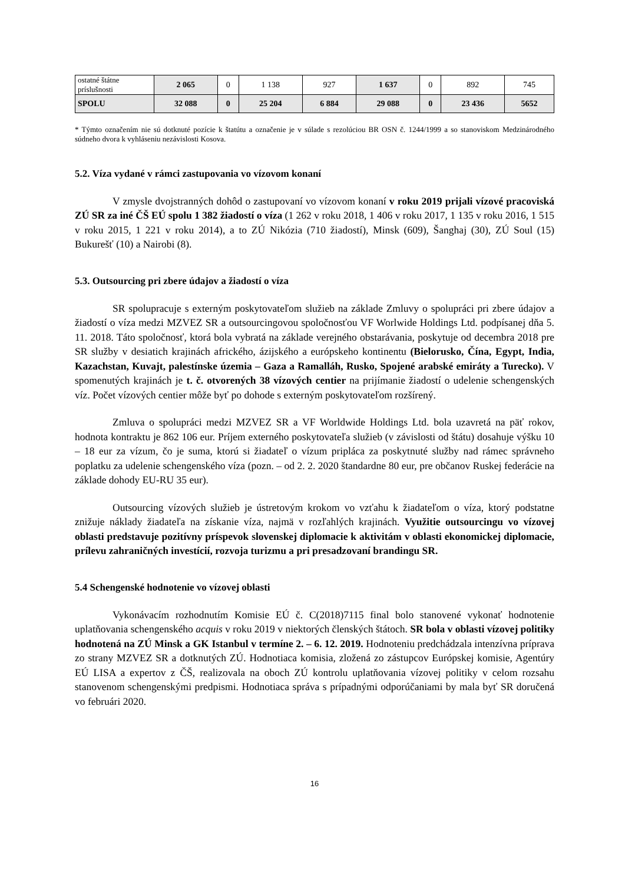| ostatné štátne príslušnosti | 2 065 | 0 | 1 138 | 927 | 1 637 | 0 | 892 | 745 |
| SPOLU | 32 088 | 0 | 25 204 | 6 884 | 29 088 | 0 | 23 436 | 5652 |
* Týmto označením nie sú dotknuté pozície k štatútu a označenie je v súlade s rezolúciou BR OSN č. 1244/1999 a so stanoviskom Medzinárodného súdneho dvora k vyhláseniu nezávislosti Kosova.
5.2. Víza vydané v rámci zastupovania vo vízovom konaní
V zmysle dvojstranných dohôd o zastupovaní vo vízovom konaní v roku 2019 prijali vízové pracoviská ZÚ SR za iné ČŠ EÚ spolu 1 382 žiadostí o víza (1 262 v roku 2018, 1 406 v roku 2017, 1 135 v roku 2016, 1 515 v roku 2015, 1 221 v roku 2014), a to ZÚ Nikózia (710 žiadostí), Minsk (609), Šanghaj (30), ZÚ Soul (15) Bukurešť (10) a Nairobi (8).
5.3. Outsourcing pri zbere údajov a žiadostí o víza
SR spolupracuje s externým poskytovateľom služieb na základe Zmluvy o spolupráci pri zbere údajov a žiadostí o víza medzi MZVEZ SR a outsourcingovou spoločnosťou VF Worlwide Holdings Ltd. podpísanej dňa 5. 11. 2018. Táto spoločnosť, ktorá bola vybratá na základe verejného obstarávania, poskytuje od decembra 2018 pre SR služby v desiatich krajinách afrického, ázijského a európskeho kontinentu (Bielorusko, Čína, Egypt, India, Kazachstan, Kuvajt, palestínske územia – Gaza a Ramalláh, Rusko, Spojené arabské emiráty a Turecko). V spomenutých krajinách je t. č. otvorených 38 vízových centier na prijímanie žiadostí o udelenie schengenských víz. Počet vízových centier môže byť po dohode s externým poskytovateľom rozšírený.
Zmluva o spolupráci medzi MZVEZ SR a VF Worldwide Holdings Ltd. bola uzavretá na päť rokov, hodnota kontraktu je 862 106 eur. Príjem externého poskytovateľa služieb (v závislosti od štátu) dosahuje výšku 10 – 18 eur za vízum, čo je suma, ktorú si žiadateľ o vízum pripláca za poskytnuté služby nad rámec správneho poplatku za udelenie schengenského víza (pozn. – od 2. 2. 2020 štandardne 80 eur, pre občanov Ruskej federácie na základe dohody EU-RU 35 eur).
Outsourcing vízových služieb je ústretovým krokom vo vzťahu k žiadateľom o víza, ktorý podstatne znižuje náklady žiadateľa na získanie víza, najmä v rozľahlých krajinách. Využitie outsourcingu vo vízovej oblasti predstavuje pozitívny príspevok slovenskej diplomacie k aktivitám v oblasti ekonomickej diplomacie, prílevu zahraničných investícií, rozvoja turizmu a pri presadzovaní brandingu SR.
5.4 Schengenské hodnotenie vo vízovej oblasti
Vykonávacím rozhodnutím Komisie EÚ č. C(2018)7115 final bolo stanovené vykonať hodnotenie uplatňovania schengenského acquis v roku 2019 v niektorých členských štátoch. SR bola v oblasti vízovej politiky hodnotená na ZÚ Minsk a GK Istanbul v termíne 2. – 6. 12. 2019. Hodnoteniu predchádzala intenzívna príprava zo strany MZVEZ SR a dotknutých ZÚ. Hodnotiaca komisia, zložená zo zástupcov Európskej komisie, Agentúry EÚ LISA a expertov z ČŠ, realizovala na oboch ZÚ kontrolu uplatňovania vízovej politiky v celom rozsahu stanovenom schengenskými predpismi. Hodnotiaca správa s prípadnými odporúčaniami by mala byť SR doručená vo februári 2020.
16